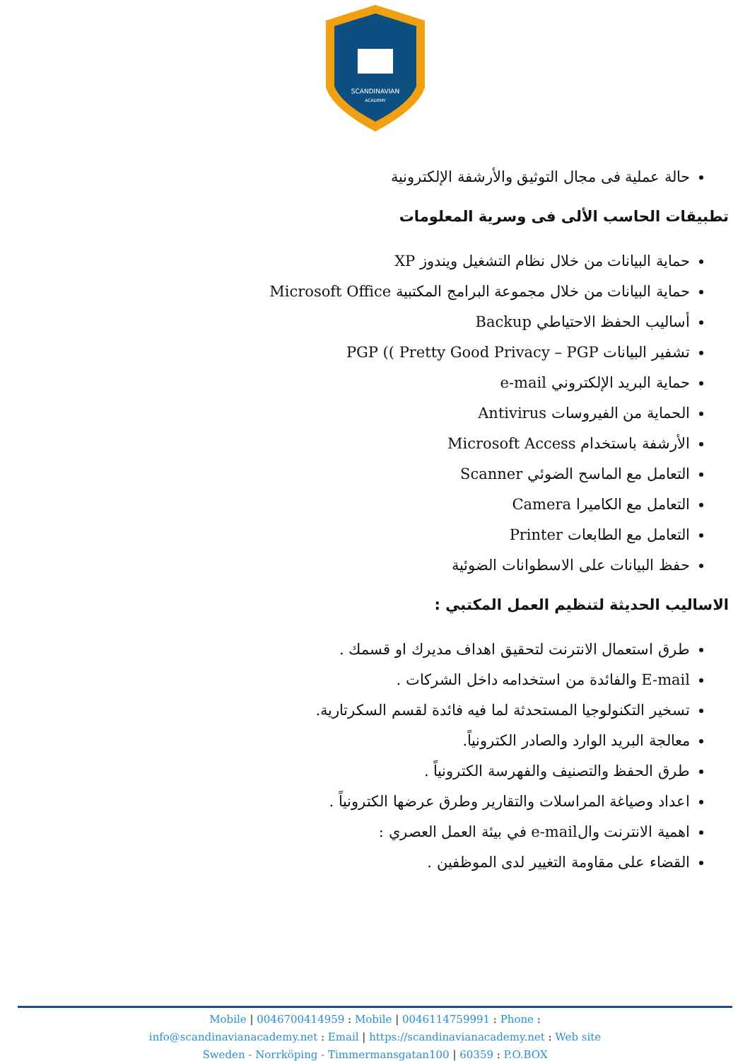SCANDINAVIAN
ACADEMY
حالة عملية فى مجال التوثيق والأرشفة الإلكترونية
تطبيقات الحاسب الألى فى وسرية المعلومات
حماية البيانات من خلال نظام التشغيل ويندوز XP
حماية البيانات من خلال مجموعة البرامج المكتبية Microsoft Office
أساليب الحفظ الاحتياطي Backup
تشفير البيانات PGP (( Pretty Good Privacy – PGP
حماية البريد الإلكتروني e-mail
الحماية من الفيروسات Antivirus
الأرشفة باستخدام Microsoft Access
التعامل مع الماسح الضوئي Scanner
التعامل مع الكاميرا Camera
التعامل مع الطابعات Printer
حفظ البيانات على الاسطوانات الضوئية
الاساليب الحديثة لتنظيم العمل المكتبي :
طرق استعمال الانترنت لتحقيق اهداف مديرك او قسمك .
E-mail والفائدة من استخدامه داخل الشركات .
تسخير التكنولوجيا المستحدثة لما فيه فائدة لقسم السكرتارية.
معالجة البريد الوارد والصادر الكترونياً.
طرق الحفظ والتصنيف والفهرسة الكترونياً .
اعداد وصياغة المراسلات والتقارير وطرق عرضها الكترونياً .
اهمية الانترنت والe-mail في بيئة العمل العصري :
القضاء على مقاومة التغيير لدى الموظفين .
Mobile | 0046700414959 : Mobile | 0046114759991 : Phone :
info@scandinavianacademy.net : Email | https://scandinavianacademy.net : Web site
Sweden - Norrköping - Timmermansgatan100 | 60359 : P.O.BOX